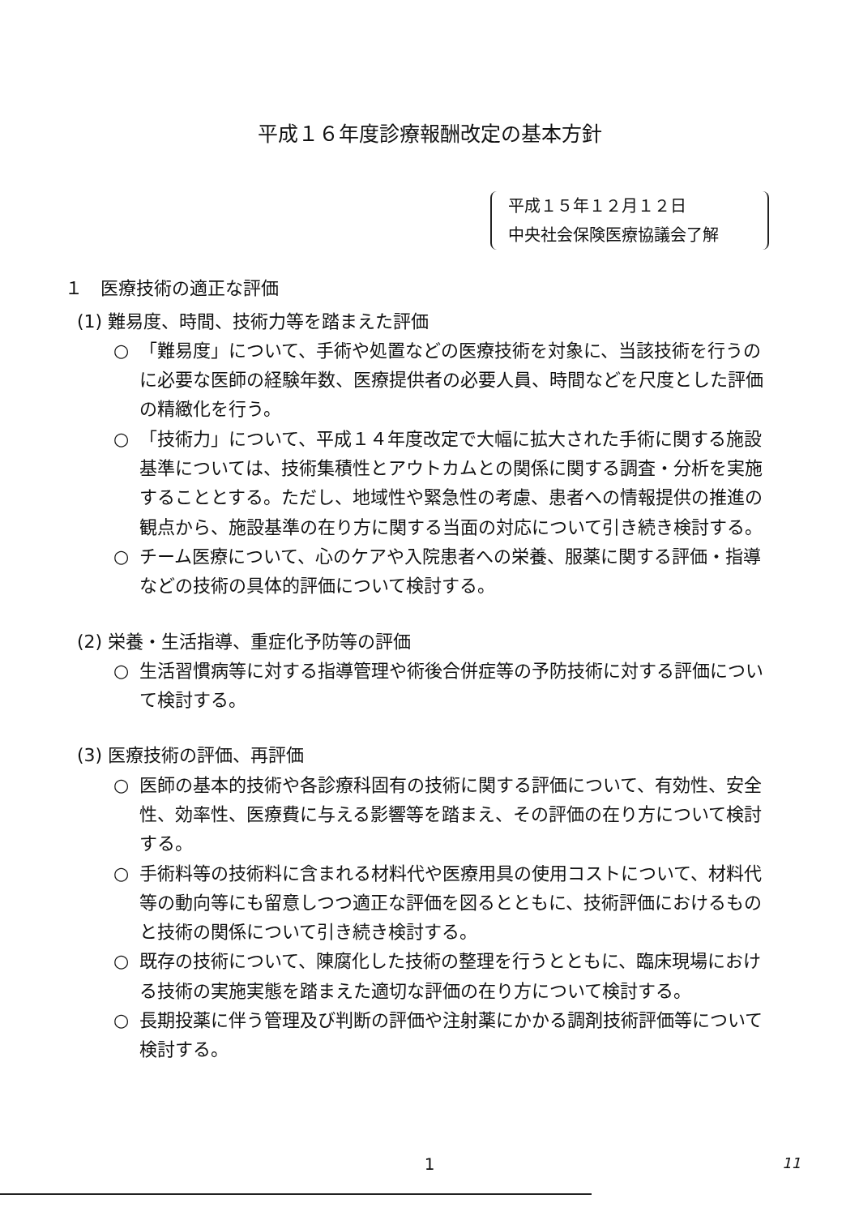平成１６年度診療報酬改定の基本方針
平成１５年１２月１２日
中央社会保険医療協議会了解
１　医療技術の適正な評価
(1) 難易度、時間、技術力等を踏まえた評価
○ 「難易度」について、手術や処置などの医療技術を対象に、当該技術を行うのに必要な医師の経験年数、医療提供者の必要人員、時間などを尺度とした評価の精緻化を行う。
○ 「技術力」について、平成１４年度改定で大幅に拡大された手術に関する施設基準については、技術集積性とアウトカムとの関係に関する調査・分析を実施することとする。ただし、地域性や緊急性の考慮、患者への情報提供の推進の観点から、施設基準の在り方に関する当面の対応について引き続き検討する。
○ チーム医療について、心のケアや入院患者への栄養、服薬に関する評価・指導などの技術の具体的評価について検討する。
(2) 栄養・生活指導、重症化予防等の評価
○ 生活習慣病等に対する指導管理や術後合併症等の予防技術に対する評価について検討する。
(3) 医療技術の評価、再評価
○ 医師の基本的技術や各診療科固有の技術に関する評価について、有効性、安全性、効率性、医療費に与える影響等を踏まえ、その評価の在り方について検討する。
○ 手術料等の技術料に含まれる材料代や医療用具の使用コストについて、材料代等の動向等にも留意しつつ適正な評価を図るとともに、技術評価におけるものと技術の関係について引き続き検討する。
○ 既存の技術について、陳腐化した技術の整理を行うとともに、臨床現場における技術の実施実態を踏まえた適切な評価の在り方について検討する。
○ 長期投薬に伴う管理及び判断の評価や注射薬にかかる調剤技術評価等について検討する。
1 11